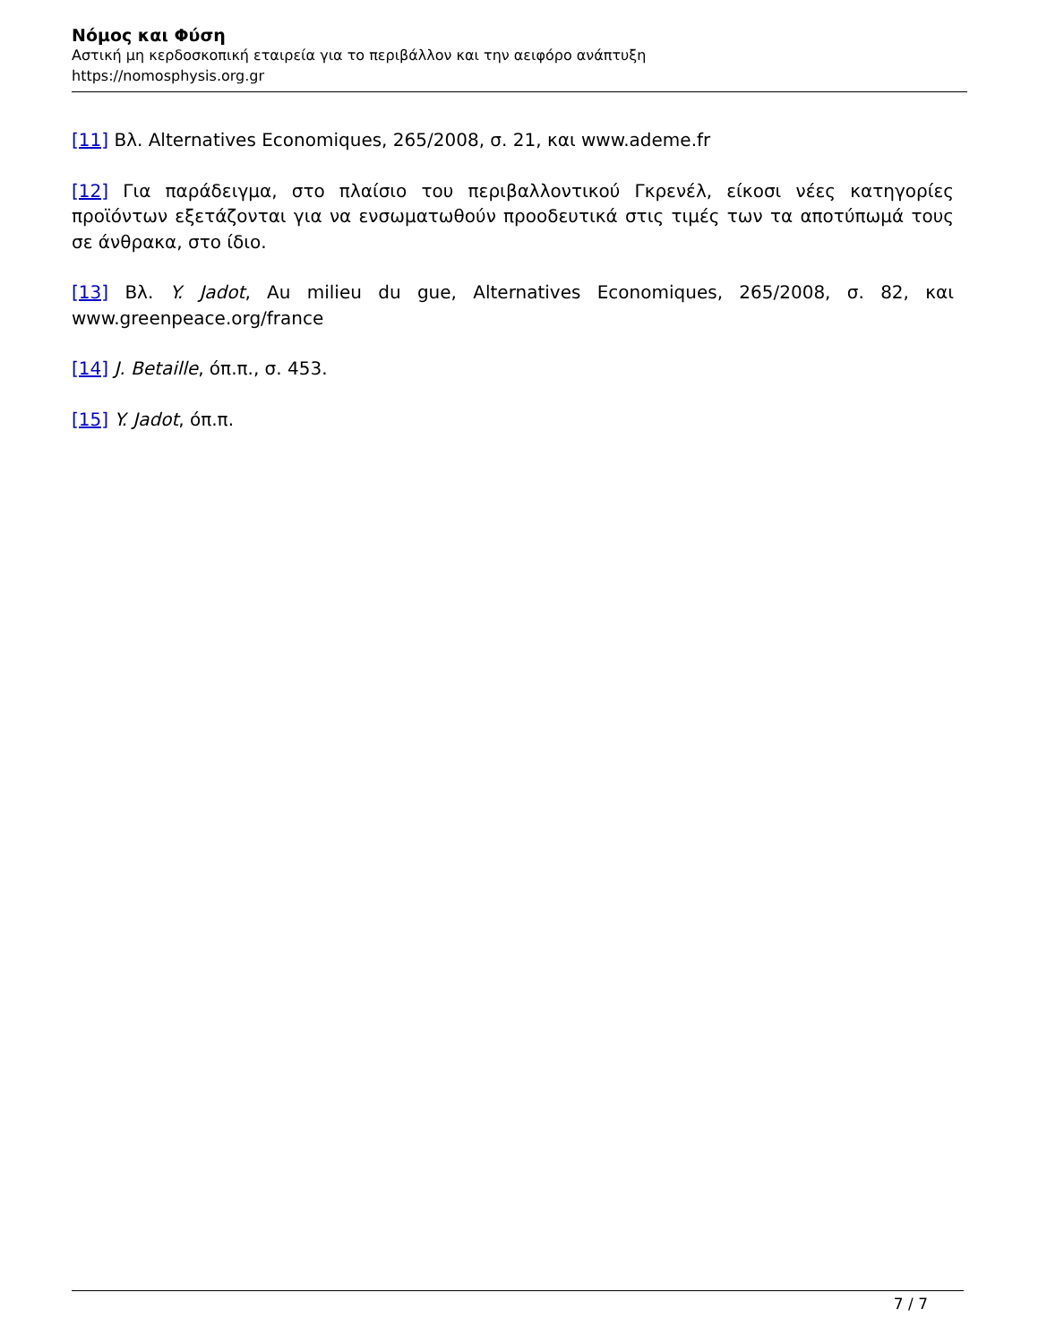Νόμος και Φύση
Αστική μη κερδοσκοπική εταιρεία για το περιβάλλον και την αειφόρο ανάπτυξη
https://nomosphysis.org.gr
[11] Βλ. Alternatives Economiques, 265/2008, σ. 21, και www.ademe.fr
[12] Για παράδειγμα, στο πλαίσιο του περιβαλλοντικού Γκρενέλ, είκοσι νέες κατηγορίες προϊόντων εξετάζονται για να ενσωματωθούν προοδευτικά στις τιμές των τα αποτύπωμά τους σε άνθρακα, στο ίδιο.
[13] Βλ. Y. Jadot, Au milieu du gue, Alternatives Economiques, 265/2008, σ. 82, και www.greenpeace.org/france
[14] J. Betaille, όπ.π., σ. 453.
[15] Y. Jadot, όπ.π.
7 / 7